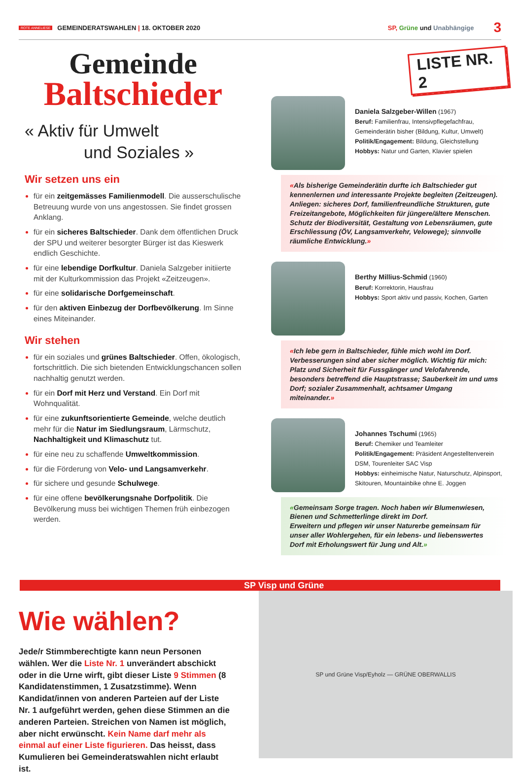ROTE ANNELIESE GEMEINDERATSWAHLEN | 18. OKTOBER 2020 SP, Grüne und Unabhängige 3
Gemeinde
Baltschieder
« Aktiv für Umwelt
und Soziales »
Wir setzen uns ein
für ein zeitgemässes Familienmodell. Die ausserschulische Betreuung wurde von uns angestossen. Sie findet grossen Anklang.
für ein sicheres Baltschieder. Dank dem öffentlichen Druck der SPU und weiterer besorgter Bürger ist das Kieswerk endlich Geschichte.
für eine lebendige Dorfkultur. Daniela Salzgeber initiierte mit der Kulturkommission das Projekt «Zeitzeugen».
für eine solidarische Dorfgemeinschaft.
für den aktiven Einbezug der Dorfbevölkerung. Im Sinne eines Miteinander.
Wir stehen
für ein soziales und grünes Baltschieder. Offen, ökologisch, fortschrittlich. Die sich bietenden Entwicklungschancen sollen nachhaltig genutzt werden.
für ein Dorf mit Herz und Verstand. Ein Dorf mit Wohnqualität.
für eine zukunftsorientierte Gemeinde, welche deutlich mehr für die Natur im Siedlungsraum, Lärmschutz, Nachhaltigkeit und Klimaschutz tut.
für eine neu zu schaffende Umweltkommission.
für die Förderung von Velo- und Langsamverkehr.
für sichere und gesunde Schulwege.
für eine offene bevölkerungsnahe Dorfpolitik. Die Bevölkerung muss bei wichtigen Themen früh einbezogen werden.
LISTE NR. 2
Daniela Salzgeber-Willen (1967)
Beruf: Familienfrau, Intensivpflegefachfrau, Gemeinderätin bisher (Bildung, Kultur, Umwelt)
Politik/Engagement: Bildung, Gleichstellung
Hobbys: Natur und Garten, Klavier spielen
«Als bisherige Gemeinderätin durfte ich Baltschieder gut kennenlernen und interessante Projekte begleiten (Zeitzeugen). Anliegen: sicheres Dorf, familienfreundliche Strukturen, gute Freizeitangebote, Möglichkeiten für jüngere/ältere Menschen. Schutz der Biodiversität, Gestaltung von Lebensräumen, gute Erschliessung (ÖV, Langsamverkehr, Velowege); sinnvolle räumliche Entwicklung.»
Berthy Millius-Schmid (1960)
Beruf: Korrektorin, Hausfrau
Hobbys: Sport aktiv und passiv, Kochen, Garten
«Ich lebe gern in Baltschieder, fühle mich wohl im Dorf. Verbesserungen sind aber sicher möglich. Wichtig für mich: Platz und Sicherheit für Fussgänger und Velofahrende, besonders betreffend die Hauptstrasse; Sauberkeit im und ums Dorf; sozialer Zusammenhalt, achtsamer Umgang miteinander.»
Johannes Tschumi (1965)
Beruf: Chemiker und Teamleiter
Politik/Engagement: Präsident Angestelltenverein DSM, Tourenleiter SAC Visp
Hobbys: einheimische Natur, Naturschutz, Alpinsport, Skitouren, Mountainbike ohne E. Joggen
«Gemeinsam Sorge tragen. Noch haben wir Blumenwiesen, Bienen und Schmetterlinge direkt im Dorf.
Erweitern und pflegen wir unser Naturerbe gemeinsam für unser aller Wohlergehen, für ein lebens- und liebenswertes Dorf mit Erholungswert für Jung und Alt.»
SP Visp und Grüne
Wie wählen?
Jede/r Stimmberechtigte kann neun Personen wählen. Wer die Liste Nr. 1 unverändert abschickt oder in die Urne wirft, gibt dieser Liste 9 Stimmen (8 Kandidatenstimmen, 1 Zusatzstimme). Wenn Kandidat/innen von anderen Parteien auf der Liste Nr. 1 aufgeführt werden, gehen diese Stimmen an die anderen Parteien. Streichen von Namen ist möglich, aber nicht erwünscht. Kein Name darf mehr als einmal auf einer Liste figurieren. Das heisst, dass Kumulieren bei Gemeinderatswahlen nicht erlaubt ist.
SP und Grüne Visp/Eyholz — GRÜNE OBERWALLIS